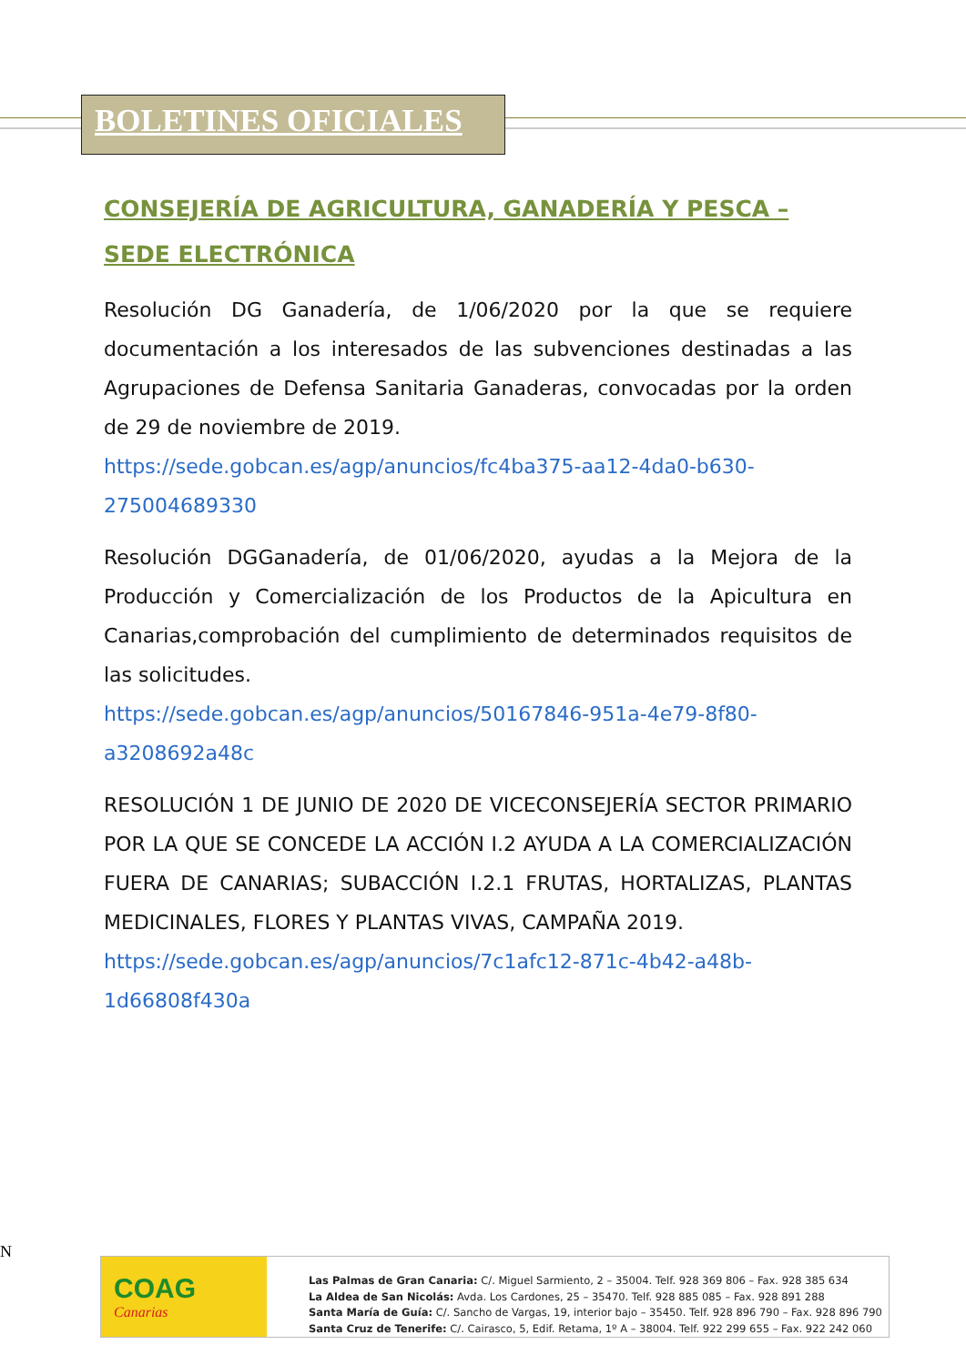BOLETINES OFICIALES
CONSEJERÍA DE AGRICULTURA, GANADERÍA Y PESCA – SEDE ELECTRÓNICA
Resolución DG Ganadería, de 1/06/2020 por la que se requiere documentación a los interesados de las subvenciones destinadas a las Agrupaciones de Defensa Sanitaria Ganaderas, convocadas por la orden de 29 de noviembre de 2019.
https://sede.gobcan.es/agp/anuncios/fc4ba375-aa12-4da0-b630-275004689330
Resolución DGGanadería, de 01/06/2020, ayudas a la Mejora de la Producción y Comercialización de los Productos de la Apicultura en Canarias,comprobación del cumplimiento de determinados requisitos de las solicitudes.
https://sede.gobcan.es/agp/anuncios/50167846-951a-4e79-8f80-a3208692a48c
RESOLUCIÓN 1 DE JUNIO DE 2020 DE VICECONSEJERÍA SECTOR PRIMARIO POR LA QUE SE CONCEDE LA ACCIÓN I.2 AYUDA A LA COMERCIALIZACIÓN FUERA DE CANARIAS; SUBACCIÓN I.2.1 FRUTAS, HORTALIZAS, PLANTAS MEDICINALES, FLORES Y PLANTAS VIVAS, CAMPAÑA 2019.
https://sede.gobcan.es/agp/anuncios/7c1afc12-871c-4b42-a48b-1d66808f430a
N
COAG
Canarias
Las Palmas de Gran Canaria: C/. Miguel Sarmiento, 2 – 35004. Telf. 928 369 806 – Fax. 928 385 634
La Aldea de San Nicolás: Avda. Los Cardones, 25 – 35470. Telf. 928 885 085 – Fax. 928 891 288
Santa María de Guía: C/. Sancho de Vargas, 19, interior bajo – 35450. Telf. 928 896 790 – Fax. 928 896 790
Santa Cruz de Tenerife: C/. Cairasco, 5, Edif. Retama, 1º A – 38004. Telf. 922 299 655 – Fax. 922 242 060